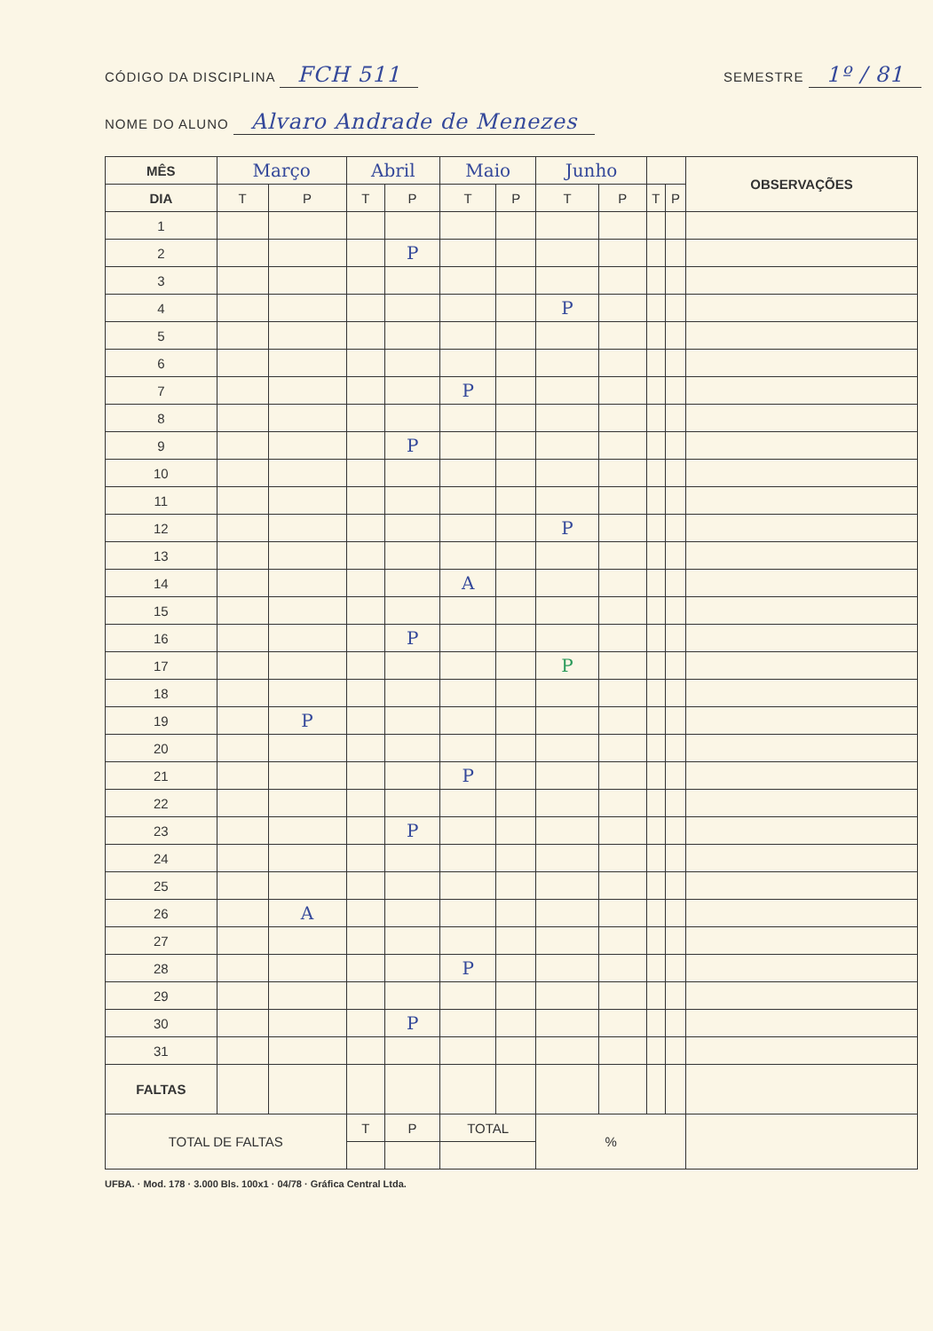CÓDIGO DA DISCIPLINA FCH 511 SEMESTRE 1º / 81
NOME DO ALUNO Alvaro Andrade de Menezes
| MÊS | Março | | Abril | | Maio | | Junho | | | | OBSERVAÇÕES |
| DIA | T | P | T | P | T | P | T | P | T | P | |
| 1 | | | | | | | | | | | |
| 2 | | | | P | | | | | | | |
| 3 | | | | | | | | | | | |
| 4 | | | | | | | P | | | | |
| 5 | | | | | | | | | | | |
| 6 | | | | | | | | | | | |
| 7 | | | | | P | | | | | | |
| 8 | | | | | | | | | | | |
| 9 | | | | P | | | | | | | |
| 10 | | | | | | | | | | | |
| 11 | | | | | | | | | | | |
| 12 | | | | | | | P | | | | |
| 13 | | | | | | | | | | | |
| 14 | | | | | A | | | | | | |
| 15 | | | | | | | | | | | |
| 16 | | | | P | | | | | | | |
| 17 | | | | | | | P | | | | |
| 18 | | | | | | | | | | | |
| 19 | | P | | | | | | | | | |
| 20 | | | | | | | | | | | |
| 21 | | | | | P | | | | | | |
| 22 | | | | | | | | | | | |
| 23 | | | | P | | | | | | | |
| 24 | | | | | | | | | | | |
| 25 | | | | | | | | | | | |
| 26 | | A | | | | | | | | | |
| 27 | | | | | | | | | | | |
| 28 | | | | | P | | | | | | |
| 29 | | | | | | | | | | | |
| 30 | | | | P | | | | | | | |
| 31 | | | | | | | | | | | |
| FALTAS | | | | | | | | | | | |
| TOTAL DE FALTAS | | | T | P | TOTAL | | % | | | | |
UFBA. · Mod. 178 · 3.000 Bls. 100x1 · 04/78 · Gráfica Central Ltda.